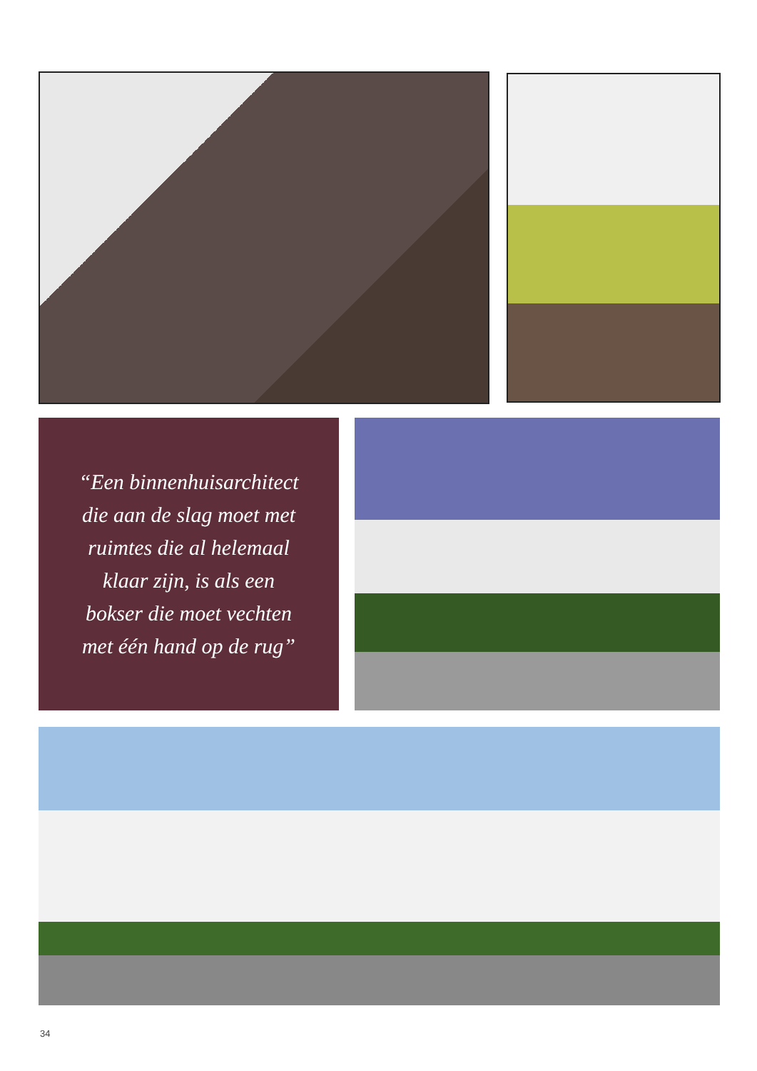“Een binnenhuisarchitect
die aan de slag moet met
ruimtes die al helemaal
klaar zijn, is als een
bokser die moet vechten
met één hand op de rug”
34